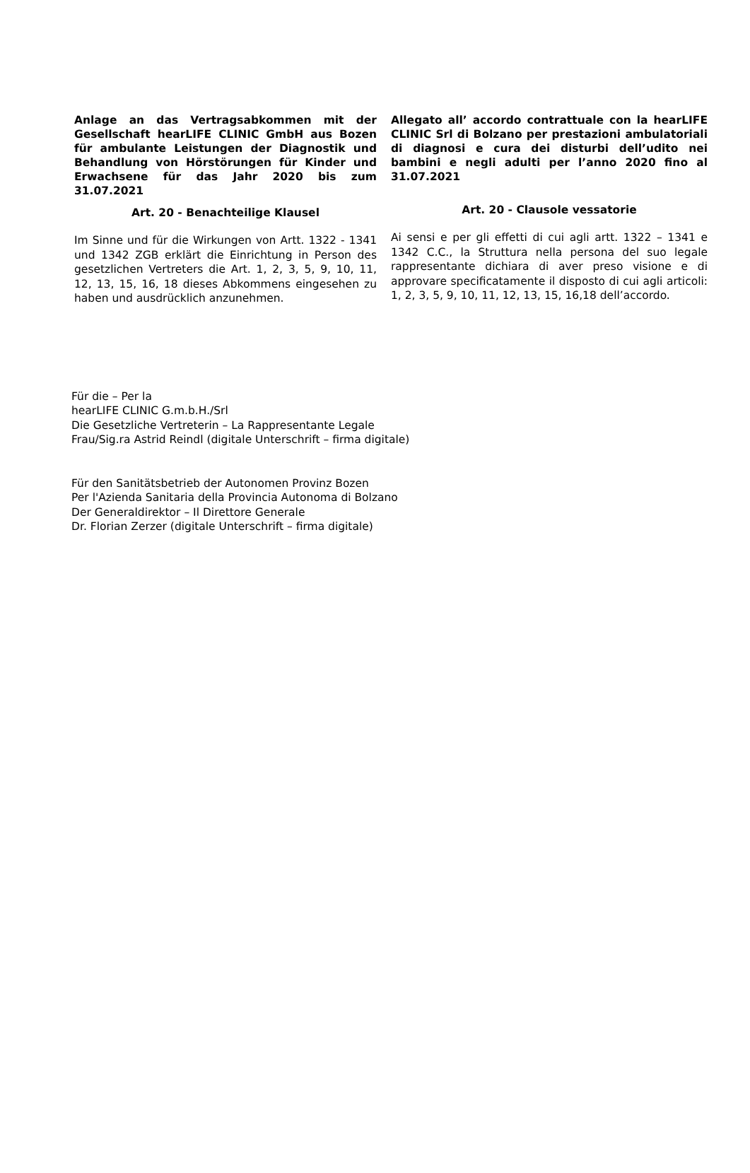Anlage an das Vertragsabkommen mit der Gesellschaft hearLIFE CLINIC GmbH aus Bozen für ambulante Leistungen der Diagnostik und Behandlung von Hörstörungen für Kinder und Erwachsene für das Jahr 2020 bis zum 31.07.2021
Art. 20 - Benachteilige Klausel
Im Sinne und für die Wirkungen von Artt. 1322 - 1341 und 1342 ZGB erklärt die Einrichtung in Person des gesetzlichen Vertreters die Art. 1, 2, 3, 5, 9, 10, 11, 12, 13, 15, 16, 18 dieses Abkommens eingesehen zu haben und ausdrücklich anzunehmen.
Allegato all’ accordo contrattuale con la hearLIFE CLINIC Srl di Bolzano per prestazioni ambulatoriali di diagnosi e cura dei disturbi dell’udito nei bambini e negli adulti per l’anno 2020 fino al 31.07.2021
Art. 20 - Clausole vessatorie
Ai sensi e per gli effetti di cui agli artt. 1322 – 1341 e 1342 C.C., la Struttura nella persona del suo legale rappresentante dichiara di aver preso visione e di approvare specificatamente il disposto di cui agli articoli: 1, 2, 3, 5, 9, 10, 11, 12, 13, 15, 16,18 dell’accordo.
Für die – Per la
hearLIFE CLINIC G.m.b.H./Srl
Die Gesetzliche Vertreterin – La Rappresentante Legale
Frau/Sig.ra Astrid Reindl (digitale Unterschrift – firma digitale)
Für den Sanitätsbetrieb der Autonomen Provinz Bozen
Per l'Azienda Sanitaria della Provincia Autonoma di Bolzano
Der Generaldirektor – Il Direttore Generale
Dr. Florian Zerzer (digitale Unterschrift – firma digitale)